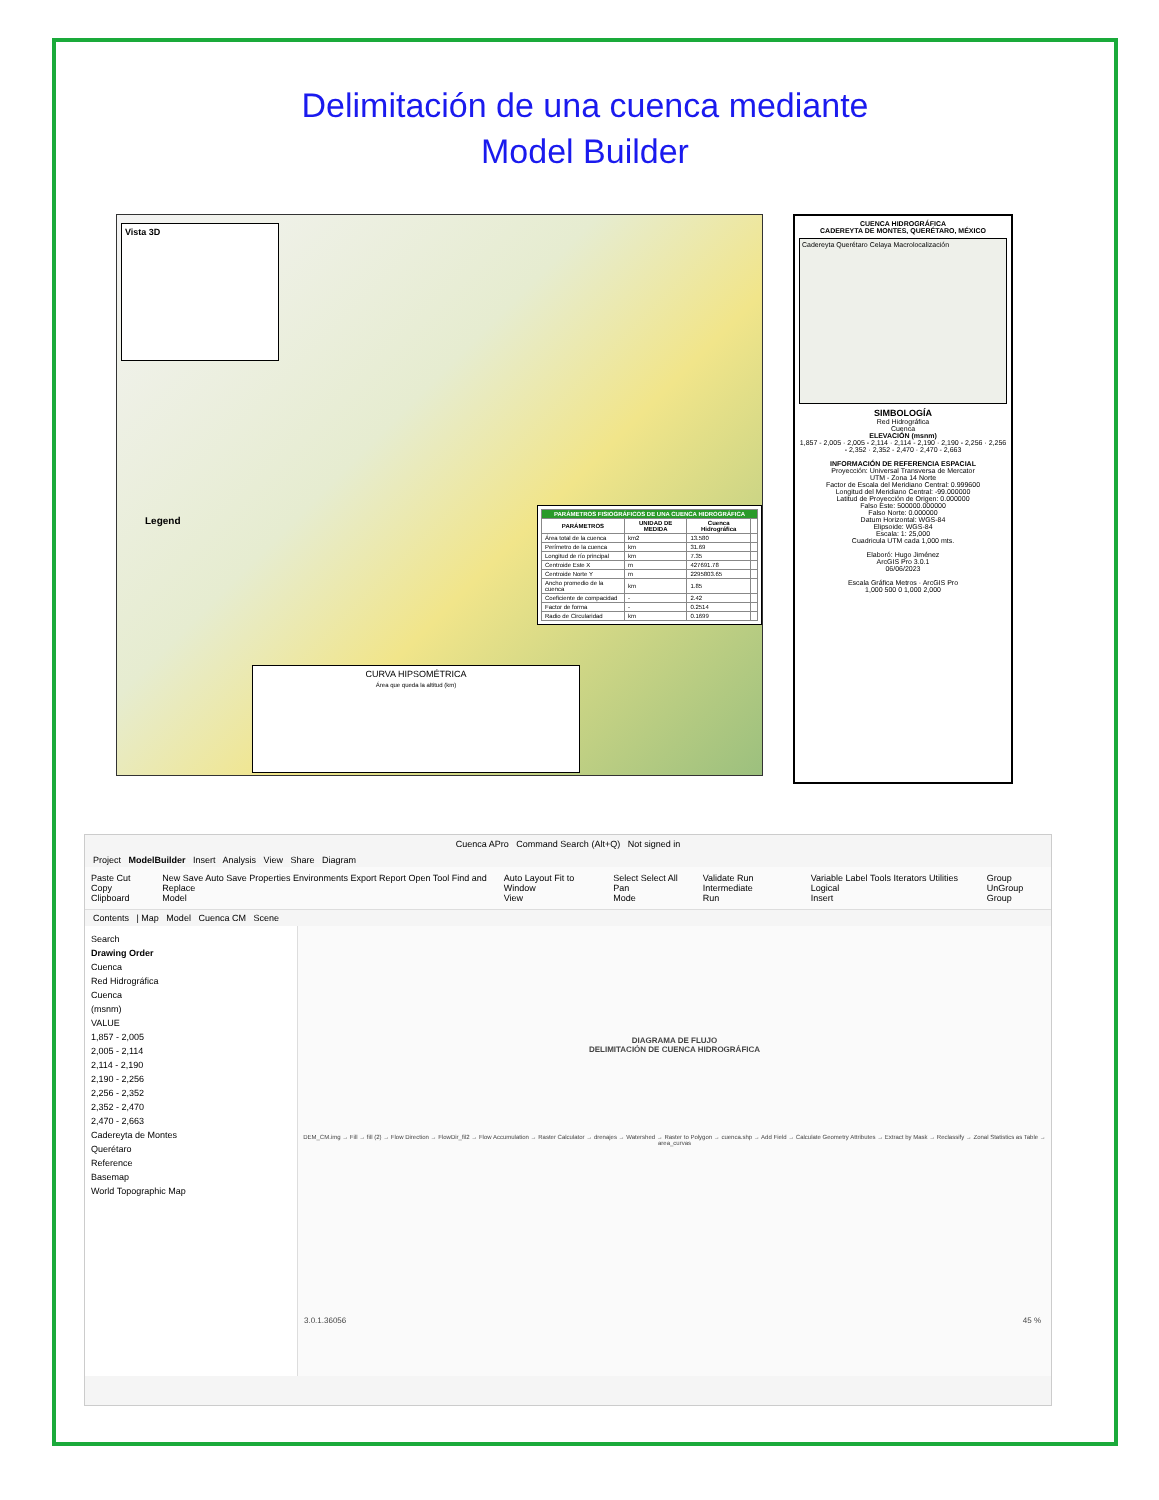Delimitación de una cuenca mediante
Model Builder
Vista 3D
Legend
| PARÁMETROS FISIOGRÁFICOS DE UNA CUENCA HIDROGRÁFICA | | | |
| --- | --- | --- | --- |
| PARÁMETROS | UNIDAD DE MEDIDA | Cuenca Hidrográfica | |
| Área total de la cuenca | km2 | 13.580 | |
| Perímetro de la cuenca | km | 31.69 | |
| Longitud de río principal | km | 7.35 | |
| Centroide Este X | m | 427691.78 | |
| Centroide Norte Y | m | 2295803.65 | |
| Ancho promedio de la cuenca | km | 1.85 | |
| Coeficiente de compacidad | - | 2.42 | |
| Factor de forma | - | 0.2514 | |
| Radio de Circularidad | km | 0.1699 | |
CURVA HIPSOMÉTRICA
Área que queda la altitud (km)
CUENCA HIDROGRÁFICA
CADEREYTA DE MONTES, QUERÉTARO, MÉXICO
Cadereyta Querétaro Celaya Macrolocalización
SIMBOLOGÍA
Red Hidrográfica
Cuenca
ELEVACIÓN (msnm)
1,857 - 2,005 · 2,005 - 2,114 · 2,114 - 2,190 · 2,190 - 2,256 · 2,256 - 2,352 · 2,352 - 2,470 · 2,470 - 2,663
INFORMACIÓN DE REFERENCIA ESPACIAL
Proyección: Universal Transversa de Mercator
UTM - Zona 14 Norte
Factor de Escala del Meridiano Central: 0.999600
Longitud del Meridiano Central: -99.000000
Latitud de Proyección de Origen: 0.000000
Falso Este: 500000.000000
Falso Norte: 0.000000
Datum Horizontal: WGS-84
Elipsoide: WGS-84
Escala: 1: 25,000
Cuadricula UTM cada 1,000 mts.
Elaboró: Hugo Jiménez
ArcGIS Pro 3.0.1
06/06/2023
Escala Gráfica Metros · ArcGIS Pro
1,000 500 0 1,000 2,000
Cuenca APro Command Search (Alt+Q) Not signed in
Project ModelBuilder Insert Analysis View Share Diagram
Paste Cut Copy
Clipboard New Save Auto Save Properties Environments Export Report Open Tool Find and Replace
Model Auto Layout Fit to Window
View Select Select All Pan
Mode Validate Run Intermediate
Run Variable Label Tools Iterators Utilities Logical
Insert Group UnGroup
Group
Contents | Map Model Cuenca CM Scene
Search
Drawing Order
Cuenca
Red Hidrográfica
Cuenca
(msnm)
VALUE
1,857 - 2,005
2,005 - 2,114
2,114 - 2,190
2,190 - 2,256
2,256 - 2,352
2,352 - 2,470
2,470 - 2,663
Cadereyta de Montes
Querétaro
Reference
Basemap
World Topographic Map
DIAGRAMA DE FLUJO
DELIMITACIÓN DE CUENCA HIDROGRÁFICA
DEM_CM.img → Fill → fill (2) → Flow Direction → FlowDir_fil2 → Flow Accumulation → Raster Calculator → drenajes → Watershed → Raster to Polygon → cuenca.shp → Add Field → Calculate Geometry Attributes → Extract by Mask → Reclassify → Zonal Statistics as Table → area_curvas
3.0.1.36056 45 %